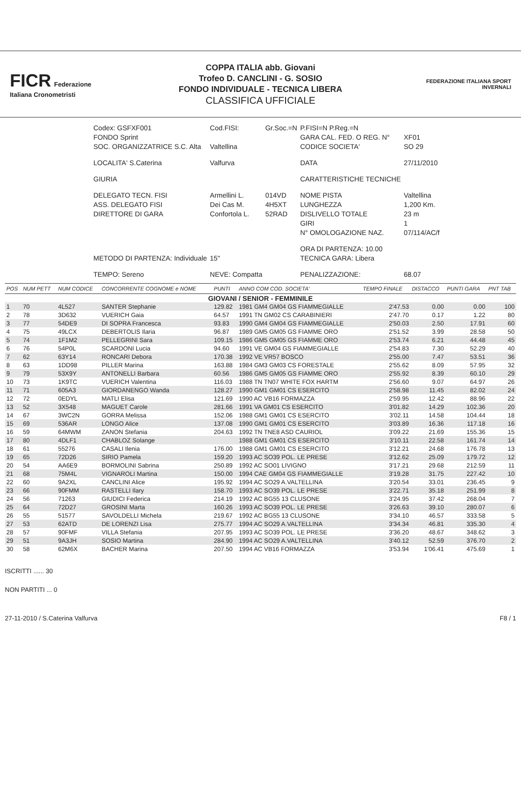FICR Federazione Italiana Cronometristi
COPPA ITALIA abb. Giovani
Trofeo D. CANCLINI - G. SOSIO
FONDO INDIVIDUALE - TECNICA LIBERA
CLASSIFICA UFFICIALE
FEDERAZIONE ITALIANA SPORT INVERNALI
| Codex: GSFXF001 | Cod.FISI: | Gr.Soc.=N | P.FISI=N P.Reg.=N | |
| FONDO Sprint | | | GARA CAL. FED. O REG. N° | XF01 |
| SOC. ORGANIZZATRICE S.C. Alta | Valtellina | | CODICE SOCIETA' | SO 29 |
| LOCALITA' S.Caterina | Valfurva | | DATA | 27/11/2010 |
| GIURIA | | | CARATTERISTICHE TECNICHE | |
| DELEGATO TECN. FISI | Armellini L. | 014VD | NOME PISTA | Valtellina |
| ASS. DELEGATO FISI | Dei Cas M. | 4H5XT | LUNGHEZZA | 1,200 Km. |
| DIRETTORE DI GARA | Confortola L. | 52RAD | DISLIVELLO TOTALE | 23 m |
| | | | GIRI | 1 |
| | | | N° OMOLOGAZIONE NAZ. | 07/114/AC/f |
| | | | ORA DI PARTENZA: 10.00 | |
| METODO DI PARTENZA: Individuale | 15" | | TECNICA GARA: Libera | |
| TEMPO: Sereno | NEVE: Compatta | | PENALIZZAZIONE: | 68.07 |
| POS | NUM PETT | NUM CODICE | CONCORRENTE COGNOME e NOME | PUNTI | ANNO COM COD. SOCIETA' | TEMPO FINALE | DISTACCO | PUNTI GARA | PNT TAB |
| --- | --- | --- | --- | --- | --- | --- | --- | --- | --- |
| GIOVANI / SENIOR - FEMMINILE | | | | | | | | | |
| 1 | 70 | 4L527 | SANTER Stephanie | 129.82 | 1981 GM4 GM04 GS FIAMMEGIALLE | 2'47.53 | 0.00 | 0.00 | 100 |
| 2 | 78 | 3D632 | VUERICH Gaia | 64.57 | 1991 TN GM02 CS CARABINIERI | 2'47.70 | 0.17 | 1.22 | 80 |
| 3 | 77 | 54DE9 | DI SOPRA Francesca | 93.83 | 1990 GM4 GM04 GS FIAMMEGIALLE | 2'50.03 | 2.50 | 17.91 | 60 |
| 4 | 75 | 49LCX | DEBERTOLIS Ilaria | 96.87 | 1989 GM5 GM05 GS FIAMME ORO | 2'51.52 | 3.99 | 28.58 | 50 |
| 5 | 74 | 1F1M2 | PELLEGRINI Sara | 109.15 | 1986 GM5 GM05 GS FIAMME ORO | 2'53.74 | 6.21 | 44.48 | 45 |
| 6 | 76 | 54P0L | SCARDONI Lucia | 94.60 | 1991 VE GM04 GS FIAMMEGIALLE | 2'54.83 | 7.30 | 52.29 | 40 |
| 7 | 62 | 63Y14 | RONCARI Debora | 170.38 | 1992 VE VR57 BOSCO | 2'55.00 | 7.47 | 53.51 | 36 |
| 8 | 63 | 1DD98 | PILLER Marina | 163.88 | 1984 GM3 GM03 CS FORESTALE | 2'55.62 | 8.09 | 57.95 | 32 |
| 9 | 79 | 53X9Y | ANTONELLI Barbara | 60.56 | 1986 GM5 GM05 GS FIAMME ORO | 2'55.92 | 8.39 | 60.10 | 29 |
| 10 | 73 | 1K9TC | VUERICH Valentina | 116.03 | 1988 TN TN07 WHITE FOX HARTM | 2'56.60 | 9.07 | 64.97 | 26 |
| 11 | 71 | 605A3 | GIORDANENGO Wanda | 128.27 | 1990 GM1 GM01 CS ESERCITO | 2'58.98 | 11.45 | 82.02 | 24 |
| 12 | 72 | 0EDYL | MATLI Elisa | 121.69 | 1990 AC VB16 FORMAZZA | 2'59.95 | 12.42 | 88.96 | 22 |
| 13 | 52 | 3X548 | MAGUET Carole | 281.66 | 1991 VA GM01 CS ESERCITO | 3'01.82 | 14.29 | 102.36 | 20 |
| 14 | 67 | 3WC2N | GORRA Melissa | 152.06 | 1988 GM1 GM01 CS ESERCITO | 3'02.11 | 14.58 | 104.44 | 18 |
| 15 | 69 | 536AR | LONGO Alice | 137.08 | 1990 GM1 GM01 CS ESERCITO | 3'03.89 | 16.36 | 117.18 | 16 |
| 16 | 59 | 64MWM | ZANON Stefania | 204.63 | 1992 TN TNE8 ASD CAURIOL | 3'09.22 | 21.69 | 155.36 | 15 |
| 17 | 80 | 4DLF1 | CHABLOZ Solange | | 1988 GM1 GM01 CS ESERCITO | 3'10.11 | 22.58 | 161.74 | 14 |
| 18 | 61 | 55276 | CASALI Ilenia | 176.00 | 1988 GM1 GM01 CS ESERCITO | 3'12.21 | 24.68 | 176.78 | 13 |
| 19 | 65 | 72D26 | SIRIO Pamela | 159.20 | 1993 AC SO39 POL. LE PRESE | 3'12.62 | 25.09 | 179.72 | 12 |
| 20 | 54 | AA6E9 | BORMOLINI Sabrina | 250.89 | 1992 AC SO01 LIVIGNO | 3'17.21 | 29.68 | 212.59 | 11 |
| 21 | 68 | 75M4L | VIGNAROLI Martina | 150.00 | 1994 CAE GM04 GS FIAMMEGIALLE | 3'19.28 | 31.75 | 227.42 | 10 |
| 22 | 60 | 9A2XL | CANCLINI Alice | 195.92 | 1994 AC SO29 A.VALTELLINA | 3'20.54 | 33.01 | 236.45 | 9 |
| 23 | 66 | 90FMM | RASTELLI Ilary | 158.70 | 1993 AC SO39 POL. LE PRESE | 3'22.71 | 35.18 | 251.99 | 8 |
| 24 | 56 | 71263 | GIUDICI Federica | 214.19 | 1992 AC BG55 13 CLUSONE | 3'24.95 | 37.42 | 268.04 | 7 |
| 25 | 64 | 72D27 | GROSINI Marta | 160.26 | 1993 AC SO39 POL. LE PRESE | 3'26.63 | 39.10 | 280.07 | 6 |
| 26 | 55 | 51577 | SAVOLDELLI Michela | 219.67 | 1992 AC BG55 13 CLUSONE | 3'34.10 | 46.57 | 333.58 | 5 |
| 27 | 53 | 62ATD | DE LORENZI Lisa | 275.77 | 1994 AC SO29 A.VALTELLINA | 3'34.34 | 46.81 | 335.30 | 4 |
| 28 | 57 | 90FMF | VILLA Stefania | 207.95 | 1993 AC SO39 POL. LE PRESE | 3'36.20 | 48.67 | 348.62 | 3 |
| 29 | 51 | 9A3JH | SOSIO Martina | 284.90 | 1994 AC SO29 A.VALTELLINA | 3'40.12 | 52.59 | 376.70 | 2 |
| 30 | 58 | 62M6X | BACHER Marina | 207.50 | 1994 AC VB16 FORMAZZA | 3'53.94 | 1'06.41 | 475.69 | 1 |
ISCRITTI ...... 30
NON PARTITI ... 0
27-11-2010 / S.Caterina Valfurva F8 / 1